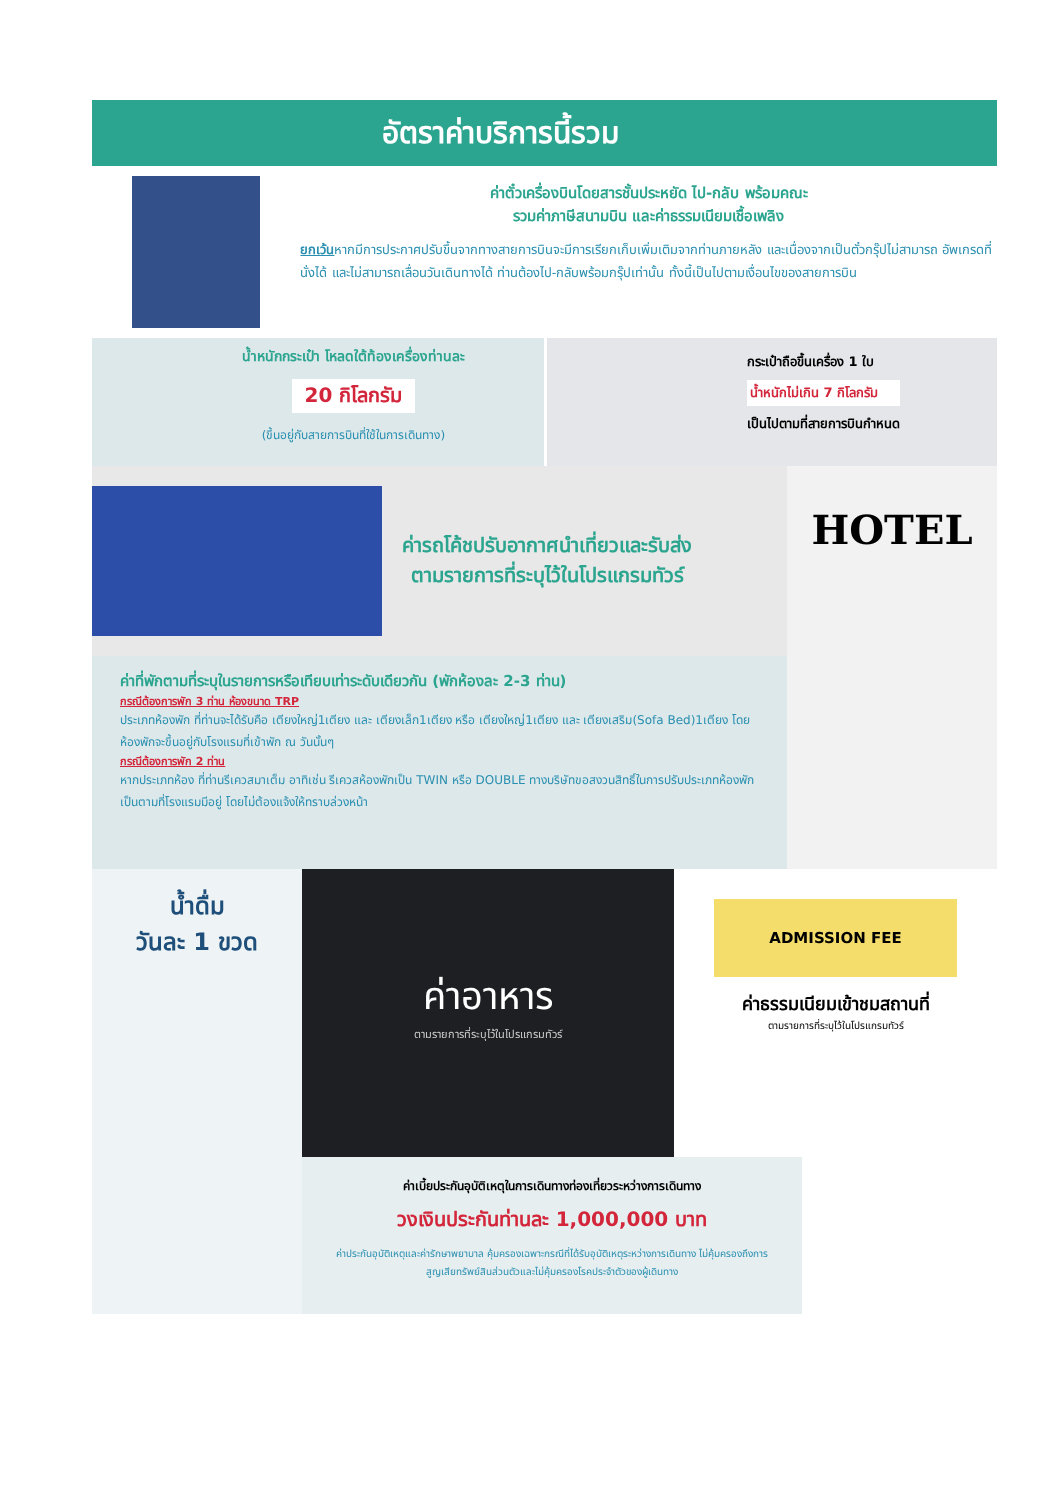อัตราค่าบริการนี้รวม
ค่าตั๋วเครื่องบินโดยสารชั้นประหยัด ไป-กลับ พร้อมคณะ
รวมค่าภาษีสนามบิน และค่าธรรมเนียมเชื้อเพลิง
ยกเว้นหากมีการประกาศปรับขึ้นจากทางสายการบินจะมีการเรียกเก็บเพิ่มเติมจากท่านภายหลัง และเนื่องจากเป็นตั๋วกรุ๊ปไม่สามารถ อัพเกรดที่นั่งได้ และไม่สามารถเลื่อนวันเดินทางได้ ท่านต้องไป-กลับพร้อมกรุ๊ปเท่านั้น ทั้งนี้เป็นไปตามเงื่อนไขของสายการบิน
น้ำหนักกระเป๋า โหลดใต้ท้องเครื่องท่านละ
20 กิโลกรัม
(ขึ้นอยู่กับสายการบินที่ใช้ในการเดินทาง)
กระเป๋าถือขึ้นเครื่อง 1 ใบ
น้ำหนักไม่เกิน 7 กิโลกรัม
เป็นไปตามที่สายการบินกำหนด
ค่ารถโค้ชปรับอากาศนำเที่ยวและรับส่ง
ตามรายการที่ระบุไว้ในโปรแกรมทัวร์
ค่าที่พักตามที่ระบุในรายการหรือเทียบเท่าระดับเดียวกัน (พักห้องละ 2-3 ท่าน)
กรณีต้องการพัก 3 ท่าน ห้องขนาด TRP
ประเภทห้องพัก ที่ท่านจะได้รับคือ เตียงใหญ่1เตียง และ เตียงเล็ก1เตียง หรือ เตียงใหญ่1เตียง และ เตียงเสริม(Sofa Bed)1เตียง โดยห้องพักจะขึ้นอยู่กับโรงแรมที่เข้าพัก ณ วันนั้นๆ
กรณีต้องการพัก 2 ท่าน
หากประเภทห้อง ที่ท่านรีเควสมาเต็ม อาทิเช่น รีเควสห้องพักเป็น TWIN หรือ DOUBLE ทางบริษัทขอสงวนสิทธิ์ในการปรับประเภทห้องพัก เป็นตามที่โรงแรมมีอยู่ โดยไม่ต้องแจ้งให้ทราบล่วงหน้า
HOTEL
น้ำดื่ม
วันละ 1 ขวด
ค่าอาหาร
ตามรายการที่ระบุไว้ในโปรแกรมทัวร์
ADMISSION FEE
ค่าธรรมเนียมเข้าชมสถานที่
ตามรายการที่ระบุไว้ในโปรแกรมทัวร์
ค่าเบี้ยประกันอุบัติเหตุในการเดินทางท่องเที่ยวระหว่างการเดินทาง
วงเงินประกันท่านละ 1,000,000 บาท
ค่าประกันอุบัติเหตุและค่ารักษาพยาบาล คุ้มครองเฉพาะกรณีที่ได้รับอุบัติเหตุระหว่างการเดินทาง ไม่คุ้มครองถึงการสูญเสียทรัพย์สินส่วนตัวและไม่คุ้มครองโรคประจำตัวของผู้เดินทาง